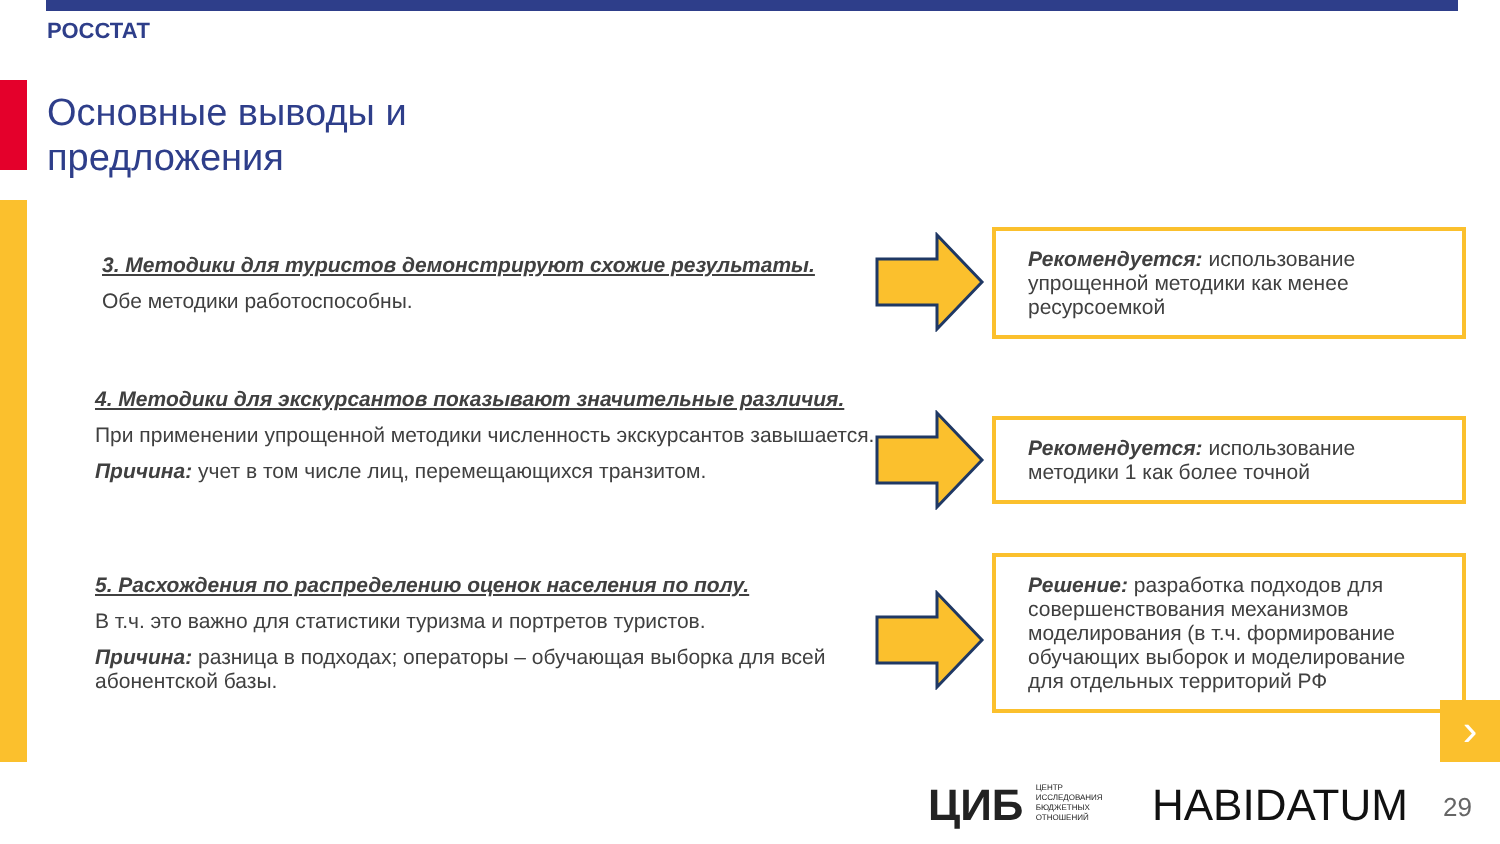РОССТАТ
Основные выводы и
предложения
3. Методики для туристов демонстрируют схожие результаты.
Обе методики работоспособны.
4. Методики для экскурсантов показывают значительные различия.
При применении упрощенной методики численность экскурсантов завышается.
Причина: учет в том числе лиц, перемещающихся транзитом.
5. Расхождения по распределению оценок населения по полу.
В т.ч. это важно для статистики туризма и портретов туристов.
Причина: разница в подходах; операторы – обучающая выборка для всей абонентской базы.
Рекомендуется: использование упрощенной методики как менее ресурсоемкой
Рекомендуется: использование методики 1 как более точной
Решение: разработка подходов для совершенствования механизмов моделирования (в т.ч. формирование обучающих выборок и моделирование для отдельных территорий РФ
›
ЦИБ ЦЕНТР
ИССЛЕДОВАНИЯ
БЮДЖЕТНЫХ
ОТНОШЕНИЙ
HABIDATUM 29